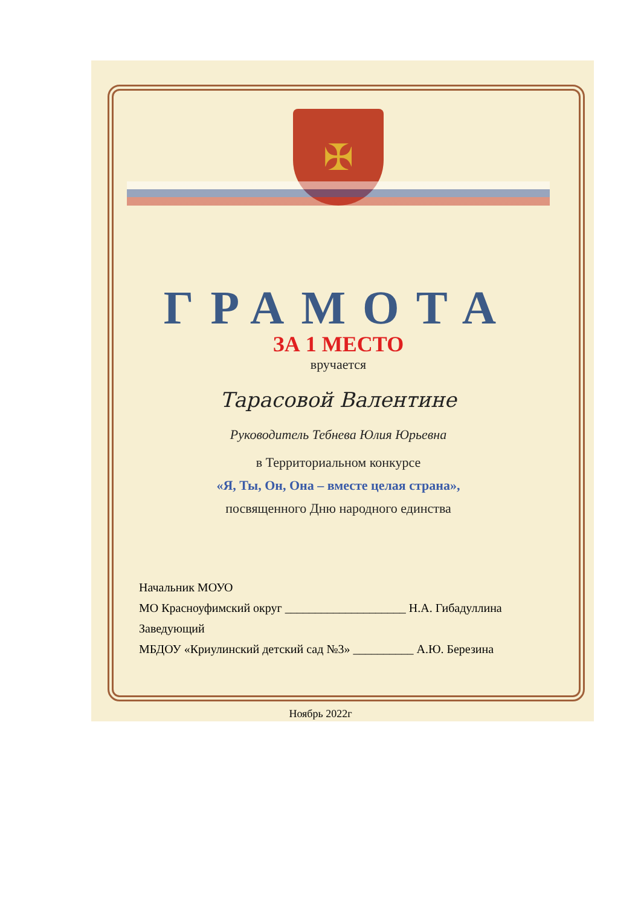✠
ГРАМОТА
ЗА 1 МЕСТО
вручается
Тарасовой Валентине
Руководитель Тебнева Юлия Юрьевна
в Территориальном конкурсе
«Я, Ты, Он, Она – вместе целая страна»,
посвященного Дню народного единства
Начальник МОУО
МО Красноуфимский округ ____________________ Н.А. Гибадуллина
Заведующий
МБДОУ «Криулинский детский сад №3» __________ А.Ю. Березина
Ноябрь 2022г